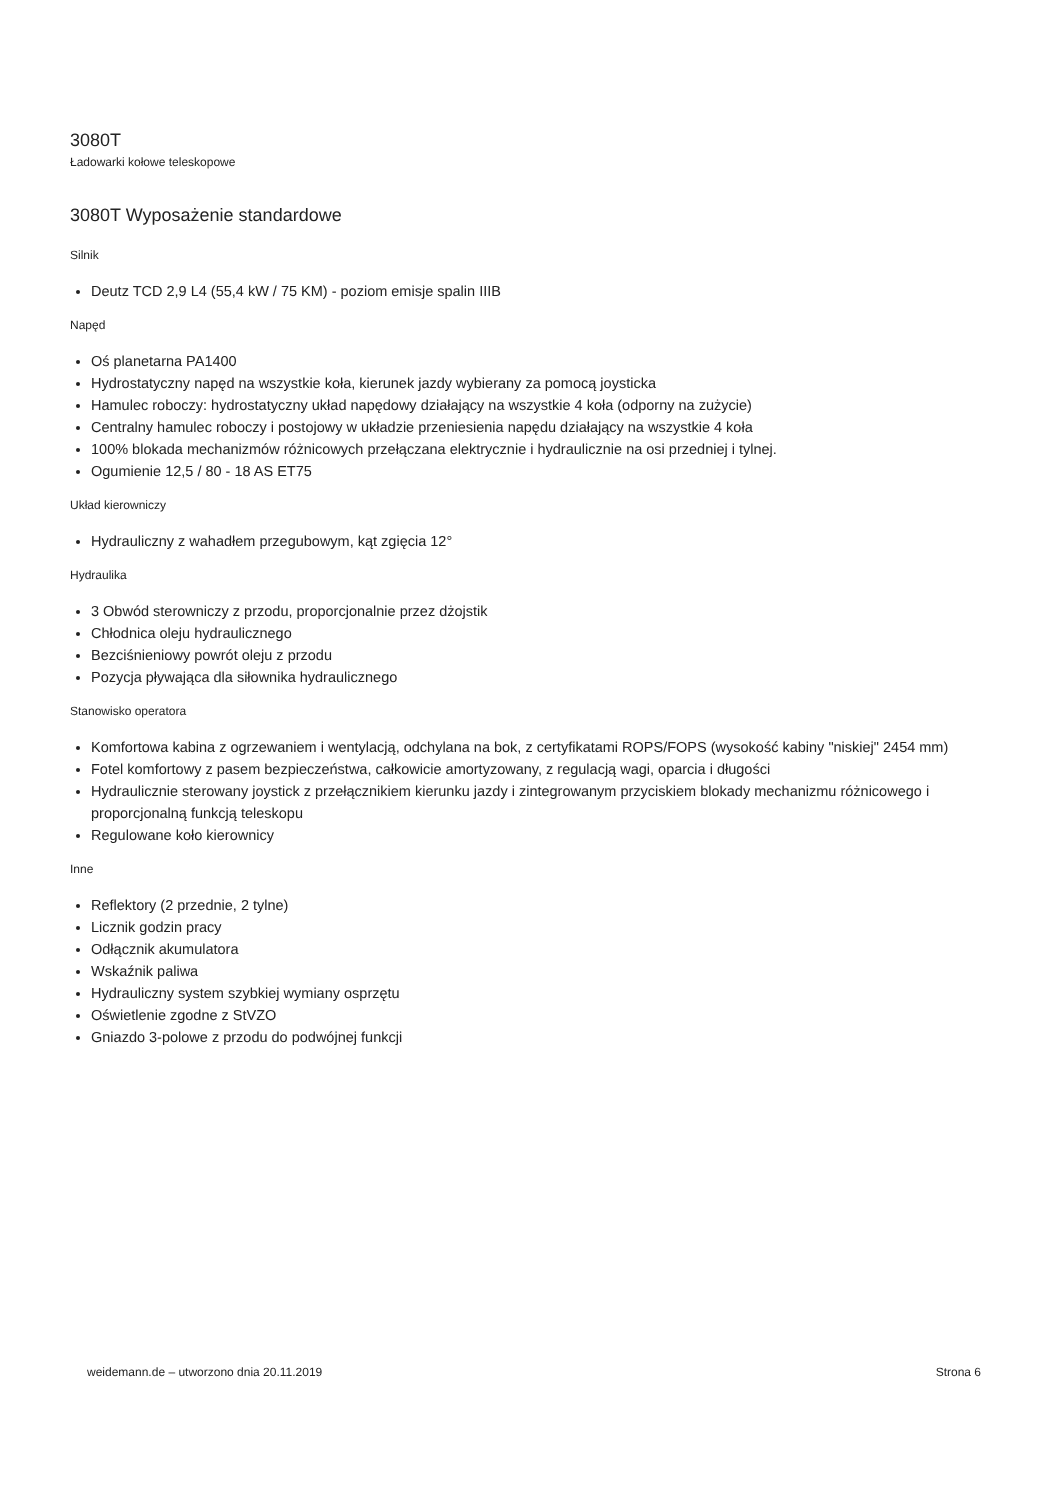3080T
Ładowarki kołowe teleskopowe
3080T Wyposażenie standardowe
Silnik
Deutz TCD 2,9 L4 (55,4 kW / 75 KM) - poziom emisje spalin IIIB
Napęd
Oś planetarna PA1400
Hydrostatyczny napęd na wszystkie koła, kierunek jazdy wybierany za pomocą joysticka
Hamulec roboczy: hydrostatyczny układ napędowy działający na wszystkie 4 koła (odporny na zużycie)
Centralny hamulec roboczy i postojowy w układzie przeniesienia napędu działający na wszystkie 4 koła
100% blokada mechanizmów różnicowych przełączana elektrycznie i hydraulicznie na osi przedniej i tylnej.
Ogumienie 12,5 / 80 - 18 AS ET75
Układ kierowniczy
Hydrauliczny z wahadłem przegubowym, kąt zgięcia 12°
Hydraulika
3 Obwód sterowniczy z przodu, proporcjonalnie przez dżojstik
Chłodnica oleju hydraulicznego
Bezciśnieniowy powrót oleju z przodu
Pozycja pływająca dla siłownika hydraulicznego
Stanowisko operatora
Komfortowa kabina z ogrzewaniem i wentylacją, odchylana na bok, z certyfikatami ROPS/FOPS (wysokość kabiny "niskiej" 2454 mm)
Fotel komfortowy z pasem bezpieczeństwa, całkowicie amortyzowany, z regulacją wagi, oparcia i długości
Hydraulicznie sterowany joystick z przełącznikiem kierunku jazdy i zintegrowanym przyciskiem blokady mechanizmu różnicowego i proporcjonalną funkcją teleskopu
Regulowane koło kierownicy
Inne
Reflektory (2 przednie, 2 tylne)
Licznik godzin pracy
Odłącznik akumulatora
Wskaźnik paliwa
Hydrauliczny system szybkiej wymiany osprzętu
Oświetlenie zgodne z StVZO
Gniazdo 3-polowe z przodu do podwójnej funkcji
weidemann.de – utworzono dnia 20.11.2019 Strona 6